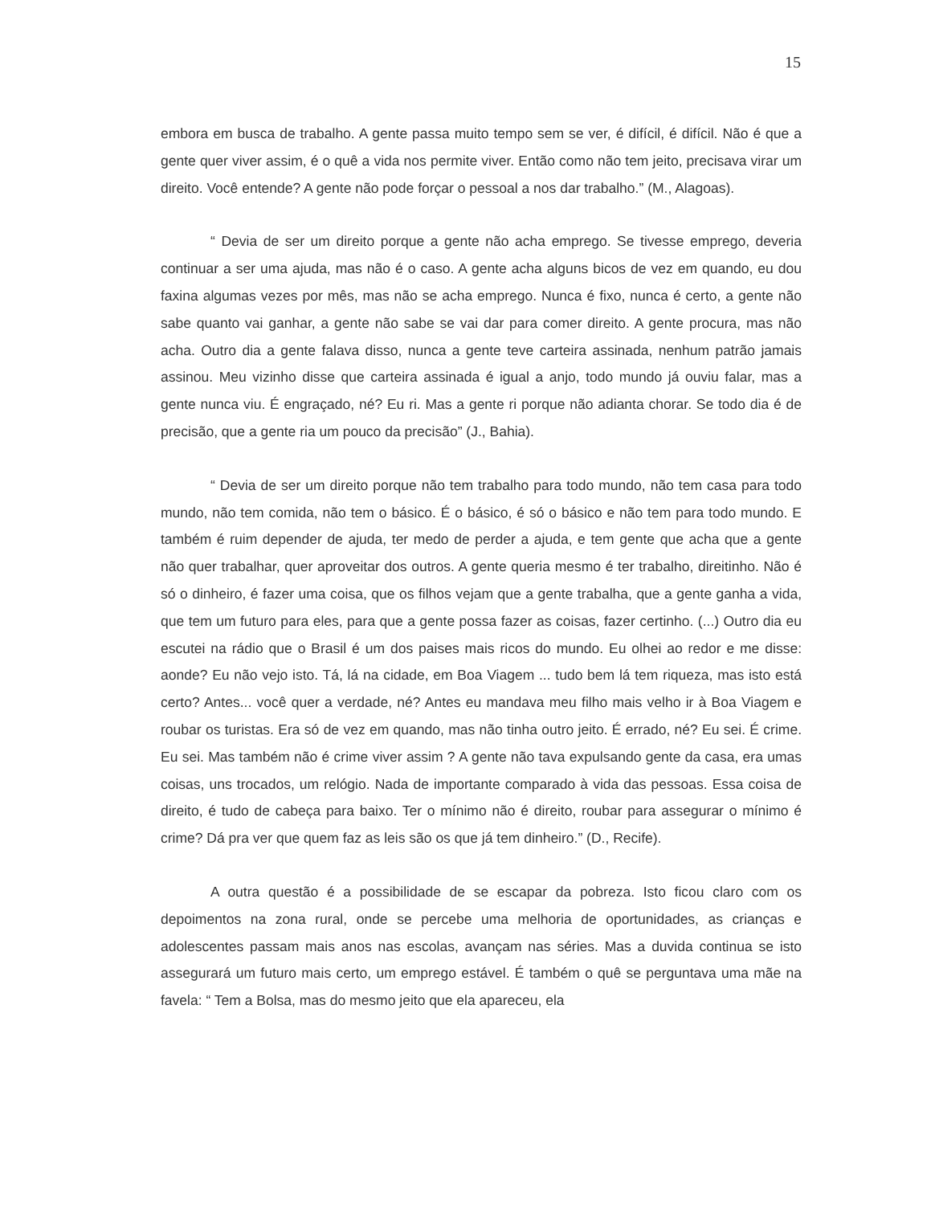15
embora em busca de trabalho. A gente passa muito tempo sem se ver, é difícil, é difícil. Não é que a gente quer viver assim, é o quê a vida nos permite viver. Então como não tem jeito, precisava virar um direito. Você entende? A gente não pode forçar o pessoal a nos dar trabalho.” (M., Alagoas).
“ Devia de ser um direito porque a gente não acha emprego. Se tivesse emprego, deveria continuar a ser uma ajuda, mas não é o caso. A gente acha alguns bicos de vez em quando, eu dou faxina algumas vezes por mês, mas não se acha emprego. Nunca é fixo, nunca é certo, a gente não sabe quanto vai ganhar, a gente não sabe se vai dar para comer direito. A gente procura, mas não acha. Outro dia a gente falava disso, nunca a gente teve carteira assinada, nenhum patrão jamais assinou. Meu vizinho disse que carteira assinada é igual a anjo, todo mundo já ouviu falar, mas a gente nunca viu. É engraçado, né? Eu ri. Mas a gente ri porque não adianta chorar. Se todo dia é de precisão, que a gente ria um pouco da precisão” (J., Bahia).
“ Devia de ser um direito porque não tem trabalho para todo mundo, não tem casa para todo mundo, não tem comida, não tem o básico. É o básico, é só o básico e não tem para todo mundo. E também é ruim depender de ajuda, ter medo de perder a ajuda, e tem gente que acha que a gente não quer trabalhar, quer aproveitar dos outros. A gente queria mesmo é ter trabalho, direitinho. Não é só o dinheiro, é fazer uma coisa, que os filhos vejam que a gente trabalha, que a gente ganha a vida, que tem um futuro para eles, para que a gente possa fazer as coisas, fazer certinho. (...) Outro dia eu escutei na rádio que o Brasil é um dos paises mais ricos do mundo. Eu olhei ao redor e me disse: aonde? Eu não vejo isto. Tá, lá na cidade, em Boa Viagem ... tudo bem lá tem riqueza, mas isto está certo? Antes... você quer a verdade, né? Antes eu mandava meu filho mais velho ir à Boa Viagem e roubar os turistas. Era só de vez em quando, mas não tinha outro jeito. É errado, né? Eu sei. É crime. Eu sei. Mas também não é crime viver assim ? A gente não tava expulsando gente da casa, era umas coisas, uns trocados, um relógio. Nada de importante comparado à vida das pessoas. Essa coisa de direito, é tudo de cabeça para baixo. Ter o mínimo não é direito, roubar para assegurar o mínimo é crime? Dá pra ver que quem faz as leis são os que já tem dinheiro.” (D., Recife).
A outra questão é a possibilidade de se escapar da pobreza. Isto ficou claro com os depoimentos na zona rural, onde se percebe uma melhoria de oportunidades, as crianças e adolescentes passam mais anos nas escolas, avançam nas séries. Mas a duvida continua se isto assegurará um futuro mais certo, um emprego estável. É também o quê se perguntava uma mãe na favela: “ Tem a Bolsa, mas do mesmo jeito que ela apareceu, ela